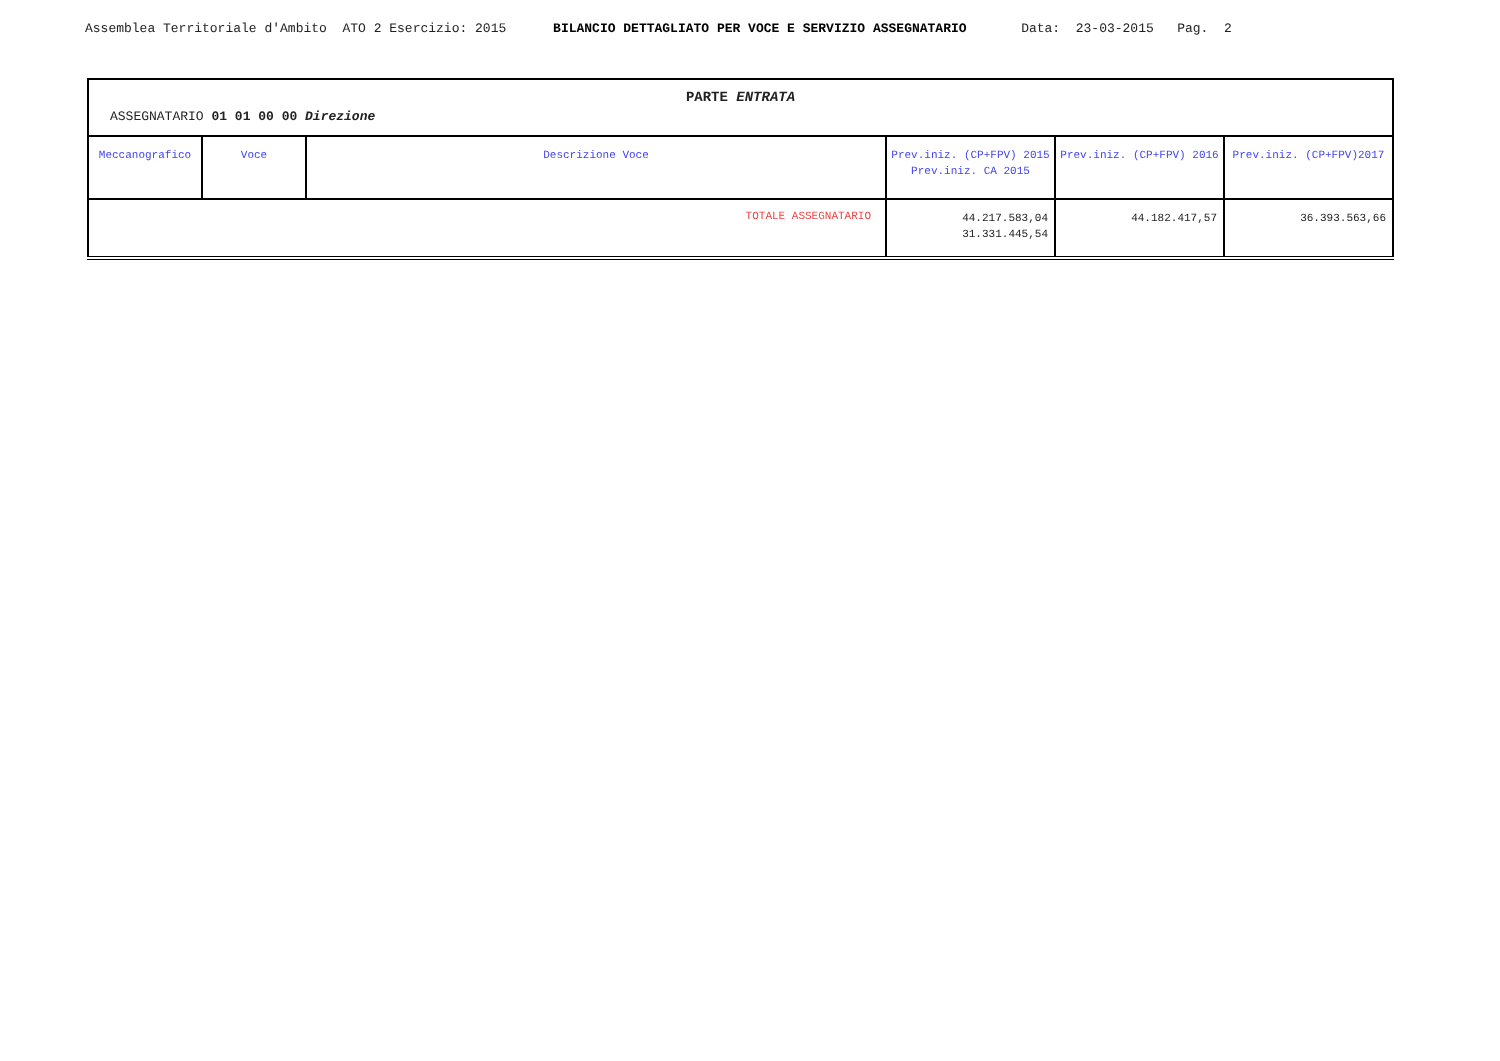Assemblea Territoriale d'Ambito ATO 2 Esercizio: 2015 BILANCIO DETTAGLIATO PER VOCE E SERVIZIO ASSEGNATARIO Data: 23-03-2015 Pag. 2
| PARTE ENTRATA ASSEGNATARIO 01 01 00 00 Direzione | | | | | |
| Meccanografico | Voce | Descrizione Voce | Prev.iniz. (CP+FPV) 2015 Prev.iniz. CA 2015 | Prev.iniz. (CP+FPV) 2016 | Prev.iniz. (CP+FPV)2017 |
| TOTALE ASSEGNATARIO | | | 44.217.583,04 31.331.445,54 | 44.182.417,57 | 36.393.563,66 |